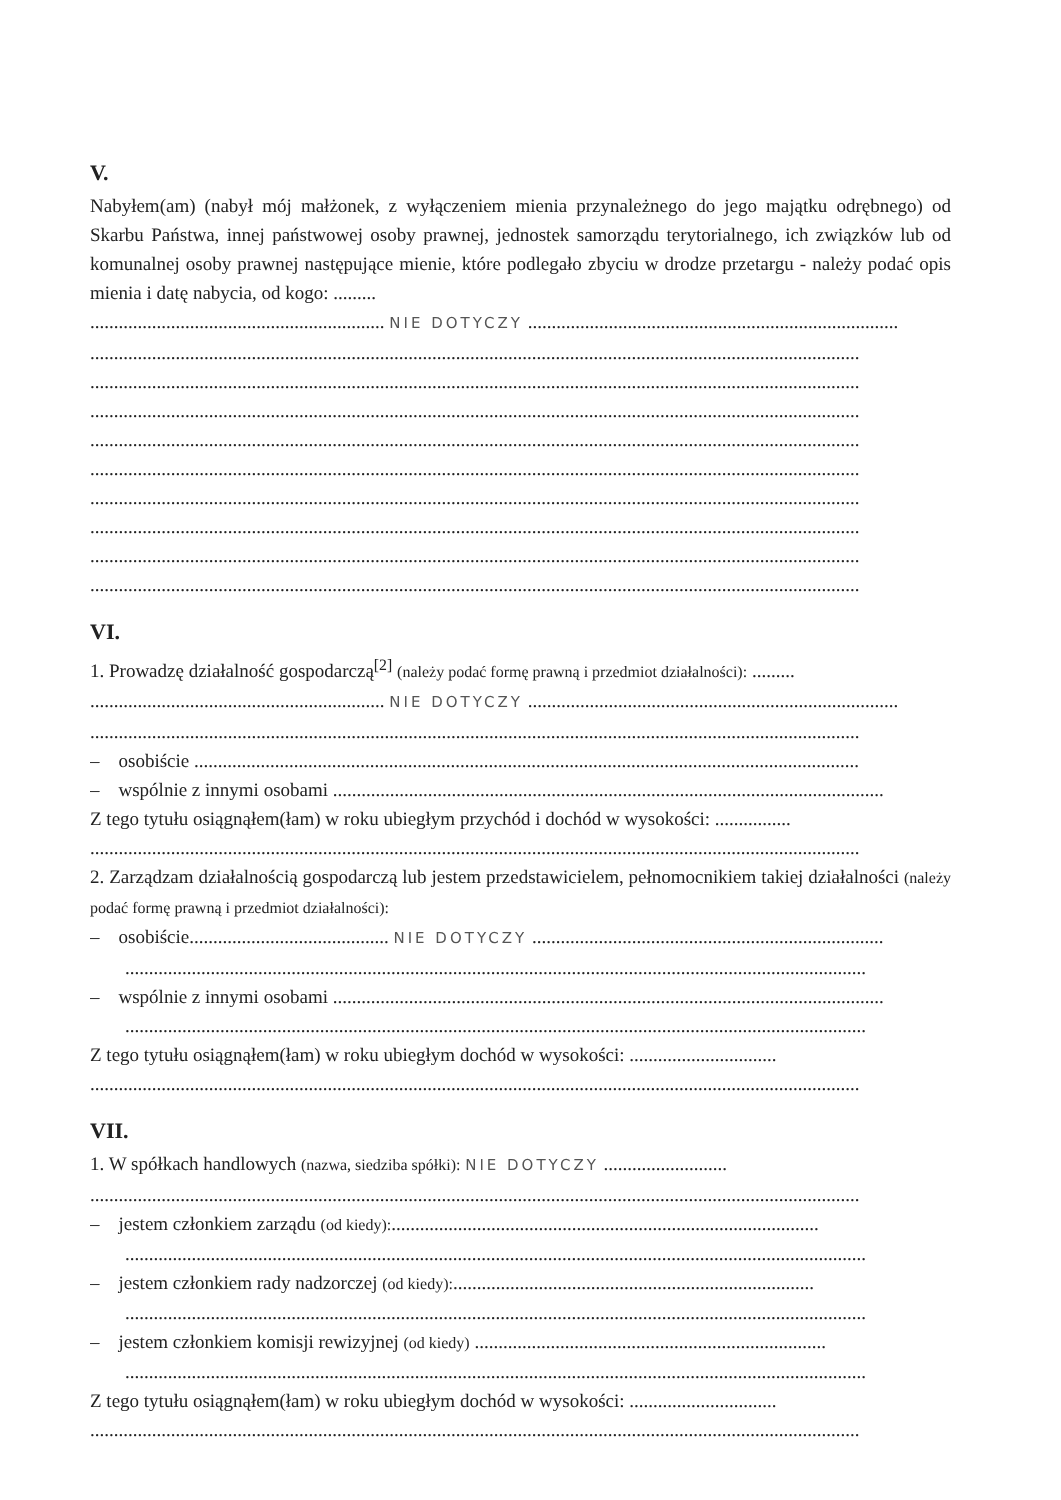V.
Nabyłem(am) (nabył mój małżonek, z wyłączeniem mienia przynależnego do jego majątku odrębnego) od Skarbu Państwa, innej państwowej osoby prawnej, jednostek samorządu terytorialnego, ich związków lub od komunalnej osoby prawnej następujące mienie, które podlegało zbyciu w drodze przetargu - należy podać opis mienia i datę nabycia, od kogo: .........
.............................................................. NIE DOTYCZY ..............................................................................
..................................................................................................................................................................
..................................................................................................................................................................
..................................................................................................................................................................
..................................................................................................................................................................
..................................................................................................................................................................
..................................................................................................................................................................
..................................................................................................................................................................
..................................................................................................................................................................
..................................................................................................................................................................
VI.
1. Prowadzę działalność gospodarczą<sup>[2]</sup> (należy podać formę prawną i przedmiot działalności): .........
.............................................................. NIE DOTYCZY ..............................................................................
..................................................................................................................................................................
– osobiście ............................................................................................................................................
– wspólnie z innymi osobami ....................................................................................................................
Z tego tytułu osiągnąłem(łam) w roku ubiegłym przychód i dochód w wysokości: ................
..................................................................................................................................................................
2. Zarządzam działalnością gospodarczą lub jestem przedstawicielem, pełnomocnikiem takiej działalności (należy podać formę prawną i przedmiot działalności):
– osobiście.......................................... NIE DOTYCZY ..........................................................................
............................................................................................................................................................
– wspólnie z innymi osobami ....................................................................................................................
............................................................................................................................................................
Z tego tytułu osiągnąłem(łam) w roku ubiegłym dochód w wysokości: ...............................
..................................................................................................................................................................
VII.
1. W spółkach handlowych (nazwa, siedziba spółki): NIE DOTYCZY ..........................
..................................................................................................................................................................
– jestem członkiem zarządu (od kiedy):..........................................................................................
............................................................................................................................................................
– jestem członkiem rady nadzorczej (od kiedy):............................................................................
............................................................................................................................................................
– jestem członkiem komisji rewizyjnej (od kiedy) ..........................................................................
............................................................................................................................................................
Z tego tytułu osiągnąłem(łam) w roku ubiegłym dochód w wysokości: ...............................
..................................................................................................................................................................